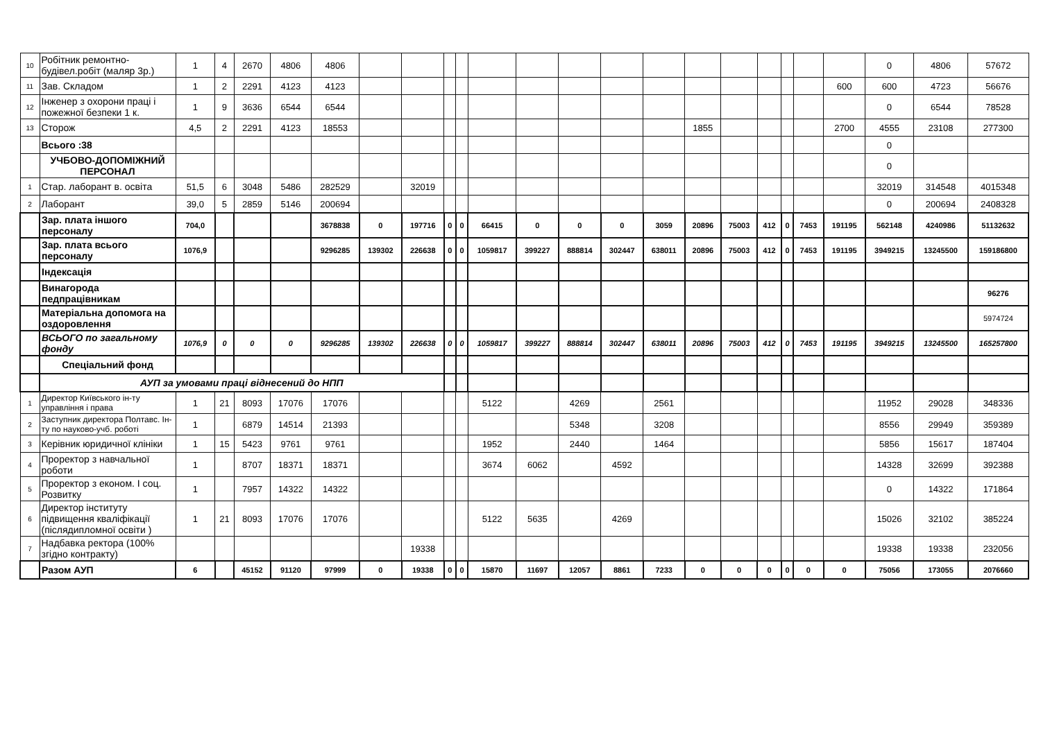| 10 | Робітник ремонтно-будівел.робіт (маляр 3р.) | 1 | 4 | 2670 | 4806 | 4806 | | | | | | | | | | | | | | | | 0 | 4806 | 57672 |
| 11 | Зав. Складом | 1 | 2 | 2291 | 4123 | 4123 | | | | | | | | | | | | | | | 600 | 600 | 4723 | 56676 |
| 12 | Інженер з охорони праці і пожежної безпеки 1 к. | 1 | 9 | 3636 | 6544 | 6544 | | | | | | | | | | | | | | | | 0 | 6544 | 78528 |
| 13 | Сторож | 4,5 | 2 | 2291 | 4123 | 18553 | | | | | | | | | | 1855 | | | | | 2700 | 4555 | 23108 | 277300 |
| | Всього :38 | | | | | | | | | | | | | | | | | | | | | 0 | | |
| | УЧБОВО-ДОПОМІЖНИЙ ПЕРСОНАЛ | | | | | | | | | | | | | | | | | | | | | 0 | | |
| 1 | Стар. лаборант в. освіта | 51,5 | 6 | 3048 | 5486 | 282529 | | 32019 | | | | | | | | | | | | | | 32019 | 314548 | 4015348 |
| 2 | Лаборант | 39,0 | 5 | 2859 | 5146 | 200694 | | | | | | | | | | | | | | | | 0 | 200694 | 2408328 |
| | Зар. плата іншого персоналу | 704,0 | | | | 3678838 | 0 | 197716 | 0 | 0 | 66415 | 0 | 0 | 0 | 3059 | 20896 | 75003 | 412 | 0 | 7453 | 191195 | 562148 | 4240986 | 51132632 |
| | Зар. плата всього персоналу | 1076,9 | | | | 9296285 | 139302 | 226638 | 0 | 0 | 1059817 | 399227 | 888814 | 302447 | 638011 | 20896 | 75003 | 412 | 0 | 7453 | 191195 | 3949215 | 13245500 | 159186800 |
| | Індексація | | | | | | | | | | | | | | | | | | | | | | | |
| | Винагорода педпрацівникам | | | | | | | | | | | | | | | | | | | | | | | 96276 |
| | Матеріальна допомога на оздоровлення | | | | | | | | | | | | | | | | | | | | | | | 5974724 |
| | ВСЬОГО по загальному фонду | 1076,9 | 0 | 0 | 0 | 9296285 | 139302 | 226638 | 0 | 0 | 1059817 | 399227 | 888814 | 302447 | 638011 | 20896 | 75003 | 412 | 0 | 7453 | 191195 | 3949215 | 13245500 | 165257800 |
| | Спеціальний фонд | | | | | | | | | | | | | | | | | | | | | | | |
| | АУП за умовами праці віднесений до НПП | | | | | | | | | | | | | | | | | | | | | | | |
| 1 | Директор Київського ін-ту управління і права | 1 | 21 | 8093 | 17076 | 17076 | | | | | 5122 | | 4269 | | 2561 | | | | | | | 11952 | 29028 | 348336 |
| 2 | Заступник директора Полтавс. Ін-ту по науково-учб. роботі | 1 | | 6879 | 14514 | 21393 | | | | | | | 5348 | | 3208 | | | | | | | 8556 | 29949 | 359389 |
| 3 | Керівник юридичної клініки | 1 | 15 | 5423 | 9761 | 9761 | | | | | 1952 | | 2440 | | 1464 | | | | | | | 5856 | 15617 | 187404 |
| 4 | Проректор з навчальної роботи | 1 | | 8707 | 18371 | 18371 | | | | | 3674 | 6062 | | 4592 | | | | | | | | 14328 | 32699 | 392388 |
| 5 | Проректор з економ. І соц. Розвитку | 1 | | 7957 | 14322 | 14322 | | | | | | | | | | | | | | | | 0 | 14322 | 171864 |
| 6 | Директор інституту підвищення кваліфікації (післядипломної освіти ) | 1 | 21 | 8093 | 17076 | 17076 | | | | | 5122 | 5635 | | 4269 | | | | | | | | 15026 | 32102 | 385224 |
| 7 | Надбавка ректора (100% згідно контракту) | | | | | | | 19338 | | | | | | | | | | | | | | 19338 | 19338 | 232056 |
| | Разом АУП | 6 | | 45152 | 91120 | 97999 | 0 | 19338 | 0 | 0 | 15870 | 11697 | 12057 | 8861 | 7233 | 0 | 0 | 0 | 0 | 0 | 0 | 75056 | 173055 | 2076660 |